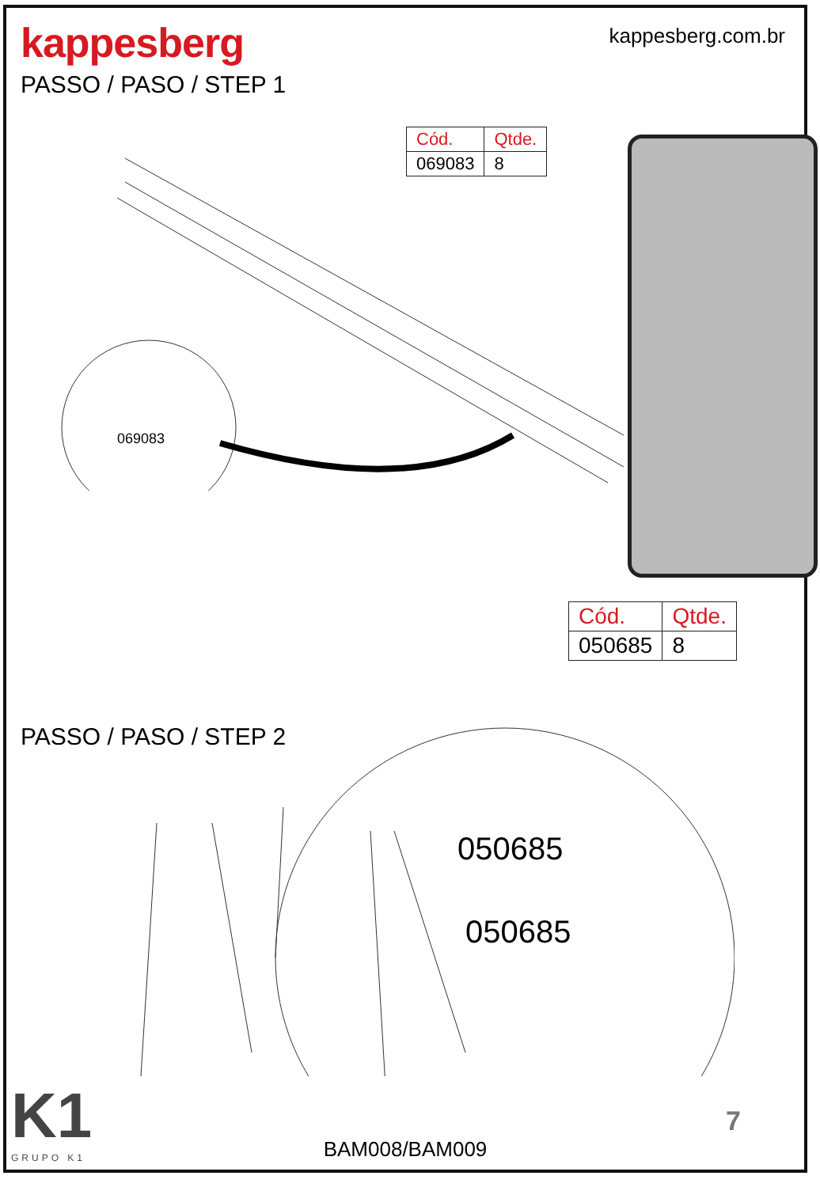kappesberg
kappesberg.com.br
PASSO / PASO / STEP 1
| Cód. | Qtde. |
| --- | --- |
| 069083 | 8 |
069083
PASSO / PASO / STEP 2
| Cód. | Qtde. |
| --- | --- |
| 050685 | 8 |
050685
050685
K1
GRUPO K1
7
BAM008/BAM009